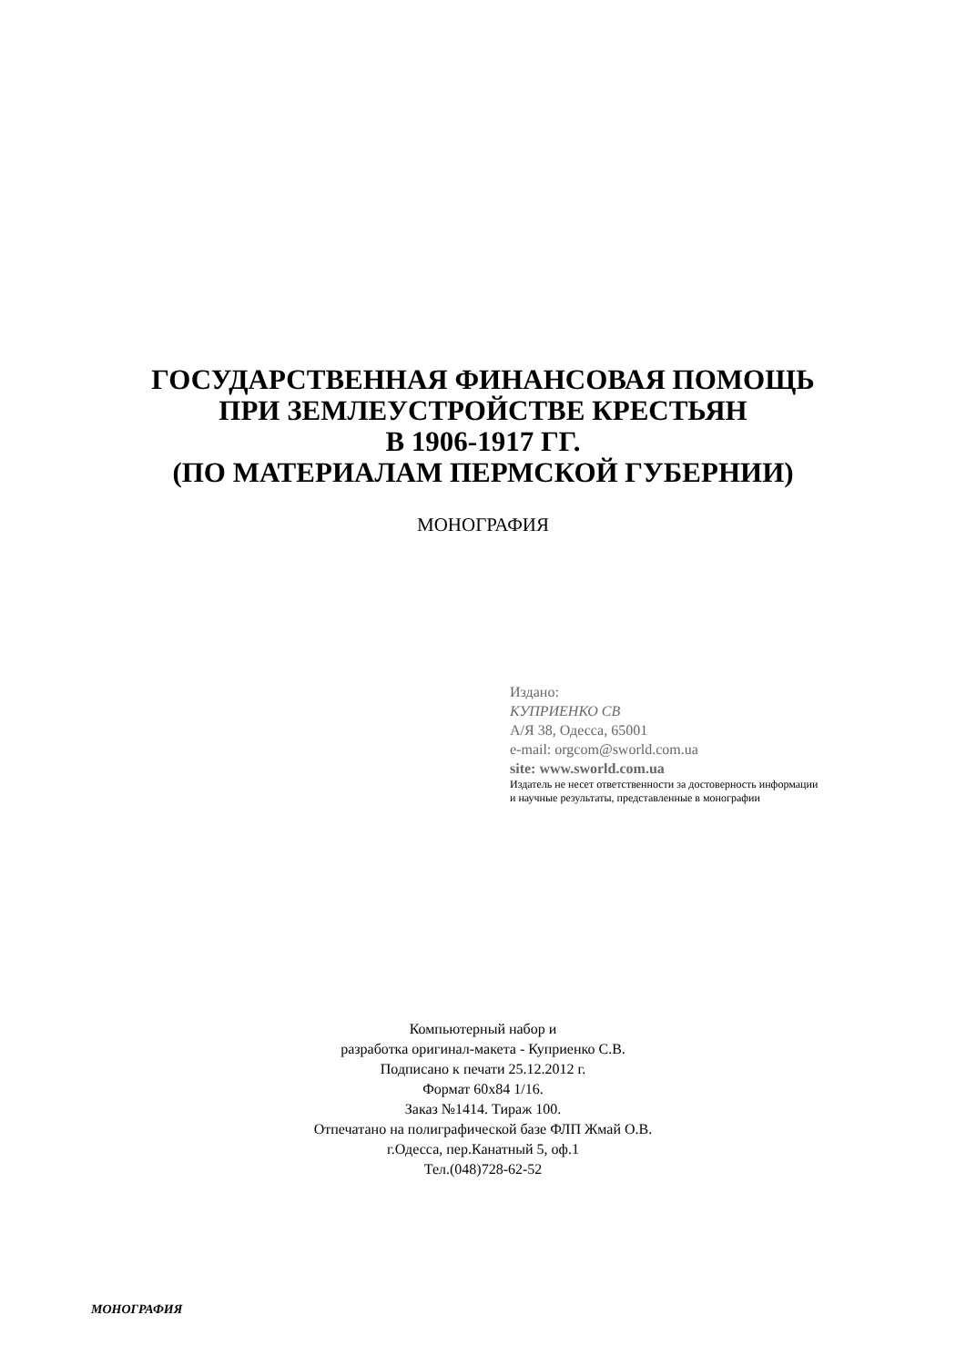ГОСУДАРСТВЕННАЯ ФИНАНСОВАЯ ПОМОЩЬ
ПРИ ЗЕМЛЕУСТРОЙСТВЕ КРЕСТЬЯН
В 1906-1917 ГГ.
(ПО МАТЕРИАЛАМ ПЕРМСКОЙ ГУБЕРНИИ)
МОНОГРАФИЯ
Издано:
КУПРИЕНКО СВ
А/Я 38, Одесса, 65001
e-mail: orgcom@sworld.com.ua
site: www.sworld.com.ua
Издатель не несет ответственности за достоверность информации и научные результаты, представленные в монографии
Компьютерный набор и
разработка оригинал-макета - Куприенко С.В.
Подписано к печати 25.12.2012 г.
Формат 60x84 1/16.
Заказ №1414. Тираж 100.
Отпечатано на полиграфической базе ФЛП Жмай О.В.
г.Одесса, пер.Канатный 5, оф.1
Тел.(048)728-62-52
МОНОГРАФИЯ